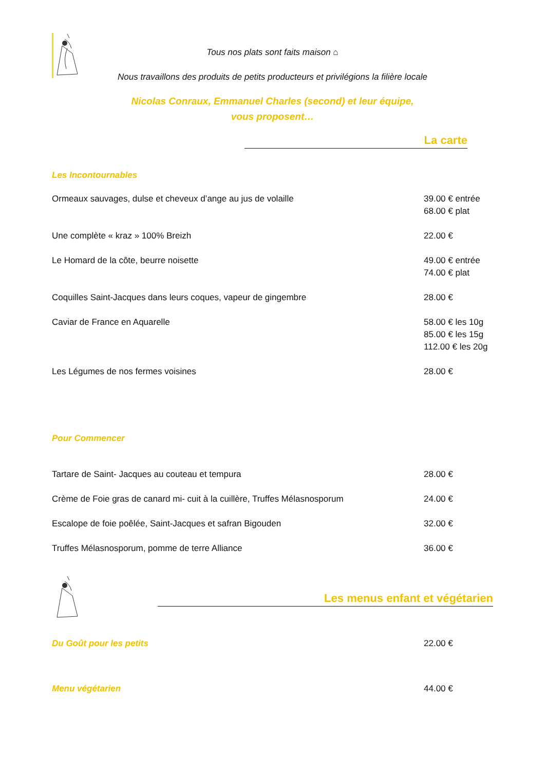Tous nos plats sont faits maison ⌂
Nous travaillons des produits de petits producteurs et privilégions la filière locale
Nicolas Conraux, Emmanuel Charles (second) et leur équipe, vous proposent…
La carte
Les Incontournables
Ormeaux sauvages, dulse et cheveux d’ange au jus de volaille
39.00 € entrée
68.00 € plat
Une complète « kraz » 100% Breizh
22.00 €
Le Homard de la côte, beurre noisette
49.00 € entrée
74.00 € plat
Coquilles Saint-Jacques dans leurs coques, vapeur de gingembre
28.00 €
Caviar de France en Aquarelle 58.00 € les 10g
85.00 € les 15g
112.00 € les 20g
Les Légumes de nos fermes voisines
28.00 €
Pour Commencer
Tartare de Saint- Jacques au couteau et tempura
28.00 €
Crème de Foie gras de canard mi- cuit à la cuillère, Truffes Mélasnosporum
24.00 €
Escalope de foie poêlée, Saint-Jacques et safran Bigouden
32.00 €
Truffes Mélasnosporum, pomme de terre Alliance
36.00 €
Les menus enfant et végétarien
Du Goût pour les petits 22.00 €
Menu végétarien 44.00 €